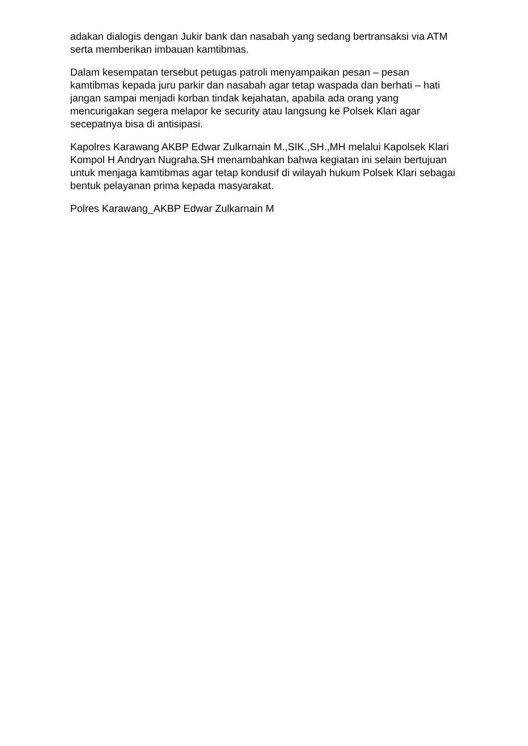adakan dialogis dengan Jukir bank dan nasabah yang sedang bertransaksi via ATM serta memberikan imbauan kamtibmas.
Dalam kesempatan tersebut petugas patroli menyampaikan pesan – pesan kamtibmas kepada juru parkir dan nasabah agar tetap waspada dan berhati – hati jangan sampai menjadi korban tindak kejahatan, apabila ada orang yang mencurigakan segera melapor ke security atau langsung ke Polsek Klari agar secepatnya bisa di antisipasi.
Kapolres Karawang AKBP Edwar Zulkarnain M.,SIK.,SH.,MH melalui Kapolsek Klari Kompol H Andryan Nugraha.SH menambahkan bahwa kegiatan ini selain bertujuan untuk menjaga kamtibmas agar tetap kondusif di wilayah hukum Polsek Klari sebagai bentuk pelayanan prima kepada masyarakat.
Polres Karawang_AKBP Edwar Zulkarnain M